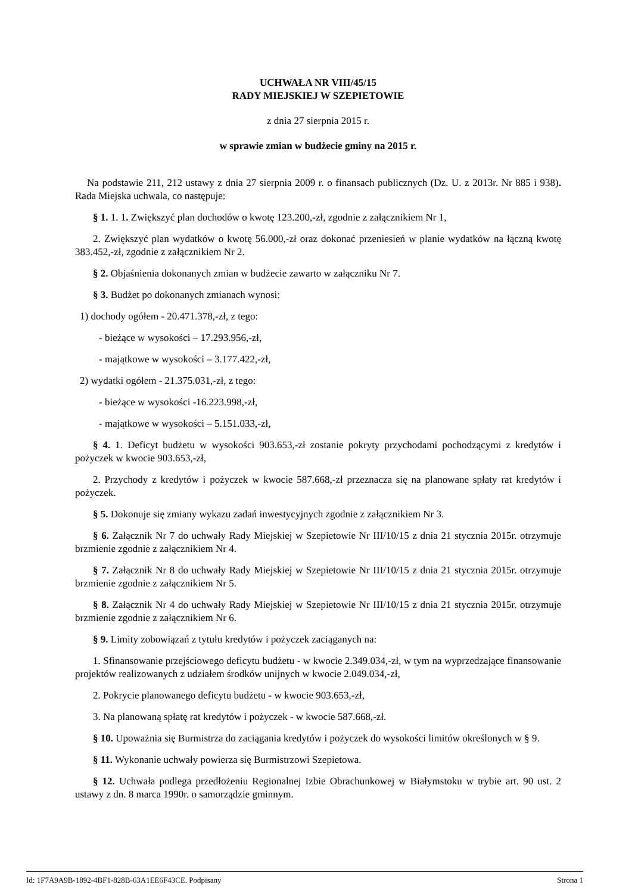UCHWAŁA NR VIII/45/15
RADY MIEJSKIEJ W SZEPIETOWIE
z dnia 27 sierpnia 2015 r.
w sprawie zmian w budżecie gminy na 2015 r.
Na podstawie 211, 212 ustawy z dnia 27 sierpnia 2009 r. o finansach publicznych (Dz. U. z 2013r. Nr 885 i 938). Rada Miejska uchwala, co następuje:
§ 1. 1. 1. Zwiększyć plan dochodów o kwotę 123.200,-zł, zgodnie z załącznikiem Nr 1,
2. Zwiększyć plan wydatków o kwotę 56.000,-zł oraz dokonać przeniesień w planie wydatków na łączną kwotę 383.452,-zł, zgodnie z załącznikiem Nr 2.
§ 2. Objaśnienia dokonanych zmian w budżecie zawarto w załączniku Nr 7.
§ 3. Budżet po dokonanych zmianach wynosi:
1) dochody ogółem - 20.471.378,-zł, z tego:
- bieżące w wysokości – 17.293.956,-zł,
- majątkowe w wysokości – 3.177.422,-zł,
2) wydatki ogółem - 21.375.031,-zł, z tego:
- bieżące w wysokości -16.223.998,-zł,
- majątkowe w wysokości – 5.151.033,-zł,
§ 4. 1. Deficyt budżetu w wysokości 903.653,-zł zostanie pokryty przychodami pochodzącymi z kredytów i pożyczek w kwocie 903.653,-zł,
2. Przychody z kredytów i pożyczek w kwocie 587.668,-zł przeznacza się na planowane spłaty rat kredytów i pożyczek.
§ 5. Dokonuje się zmiany wykazu zadań inwestycyjnych zgodnie z załącznikiem Nr 3.
§ 6. Załącznik Nr 7 do uchwały Rady Miejskiej w Szepietowie Nr III/10/15 z dnia 21 stycznia 2015r. otrzymuje brzmienie zgodnie z załącznikiem Nr 4.
§ 7. Załącznik Nr 8 do uchwały Rady Miejskiej w Szepietowie Nr III/10/15 z dnia 21 stycznia 2015r. otrzymuje brzmienie zgodnie z załącznikiem Nr 5.
§ 8. Załącznik Nr 4 do uchwały Rady Miejskiej w Szepietowie Nr III/10/15 z dnia 21 stycznia 2015r. otrzymuje brzmienie zgodnie z załącznikiem Nr 6.
§ 9. Limity zobowiązań z tytułu kredytów i pożyczek zaciąganych na:
1. Sfinansowanie przejściowego deficytu budżetu - w kwocie 2.349.034,-zł, w tym na wyprzedzające finansowanie projektów realizowanych z udziałem środków unijnych w kwocie 2.049.034,-zł,
2. Pokrycie planowanego deficytu budżetu - w kwocie 903.653,-zł,
3. Na planowaną spłatę rat kredytów i pożyczek - w kwocie 587.668,-zł.
§ 10. Upoważnia się Burmistrza do zaciągania kredytów i pożyczek do wysokości limitów określonych w § 9.
§ 11. Wykonanie uchwały powierza się Burmistrzowi Szepietowa.
§ 12. Uchwała podlega przedłożeniu Regionalnej Izbie Obrachunkowej w Białymstoku w trybie art. 90 ust. 2 ustawy z dn. 8 marca 1990r. o samorządzie gminnym.
Id: 1F7A9A9B-1892-4BF1-828B-63A1EE6F43CE. Podpisany Strona 1